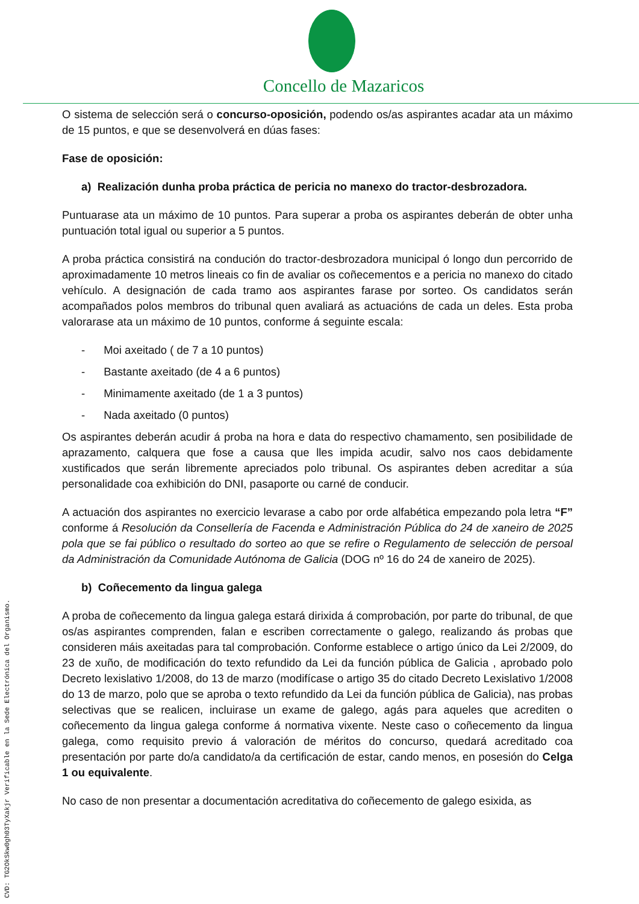Concello de Mazaricos
O sistema de selección será o concurso-oposición, podendo os/as aspirantes acadar ata un máximo de 15 puntos, e que se desenvolverá en dúas fases:
Fase de oposición:
a) Realización dunha proba práctica de pericia no manexo do tractor-desbrozadora.
Puntuarase ata un máximo de 10 puntos. Para superar a proba os aspirantes deberán de obter unha puntuación total igual ou superior a 5 puntos.
A proba práctica consistirá na condución do tractor-desbrozadora municipal ó longo dun percorrido de aproximadamente 10 metros lineais co fin de avaliar os coñecementos e a pericia no manexo do citado vehículo. A designación de cada tramo aos aspirantes farase por sorteo. Os candidatos serán acompañados polos membros do tribunal quen avaliará as actuacións de cada un deles. Esta proba valorarase ata un máximo de 10 puntos, conforme á seguinte escala:
- Moi axeitado ( de 7 a 10 puntos)
- Bastante axeitado (de 4 a 6 puntos)
- Minimamente axeitado (de 1 a 3 puntos)
- Nada axeitado (0 puntos)
Os aspirantes deberán acudir á proba na hora e data do respectivo chamamento, sen posibilidade de aprazamento, calquera que fose a causa que lles impida acudir, salvo nos caos debidamente xustificados que serán libremente apreciados polo tribunal. Os aspirantes deben acreditar a súa personalidade coa exhibición do DNI, pasaporte ou carné de conducir.
A actuación dos aspirantes no exercicio levarase a cabo por orde alfabética empezando pola letra “F” conforme á Resolución da Consellería de Facenda e Administración Pública do 24 de xaneiro de 2025 pola que se fai público o resultado do sorteo ao que se refire o Regulamento de selección de persoal da Administración da Comunidade Autónoma de Galicia (DOG nº 16 do 24 de xaneiro de 2025).
b) Coñecemento da lingua galega
A proba de coñecemento da lingua galega estará dirixida á comprobación, por parte do tribunal, de que os/as aspirantes comprenden, falan e escriben correctamente o galego, realizando ás probas que consideren máis axeitadas para tal comprobación. Conforme establece o artigo único da Lei 2/2009, do 23 de xuño, de modificación do texto refundido da Lei da función pública de Galicia , aprobado polo Decreto lexislativo 1/2008, do 13 de marzo (modifícase o artigo 35 do citado Decreto Lexislativo 1/2008 do 13 de marzo, polo que se aproba o texto refundido da Lei da función pública de Galicia), nas probas selectivas que se realicen, incluirase un exame de galego, agás para aqueles que acrediten o coñecemento da lingua galega conforme á normativa vixente. Neste caso o coñecemento da lingua galega, como requisito previo á valoración de méritos do concurso, quedará acreditado coa presentación por parte do/a candidato/a da certificación de estar, cando menos, en posesión do Celga 1 ou equivalente.
No caso de non presentar a documentación acreditativa do coñecemento de galego esixida, as
CVD: TG2OkSkw0gh03TyXakjr Verificable en la Sede Electrónica del Organismo.